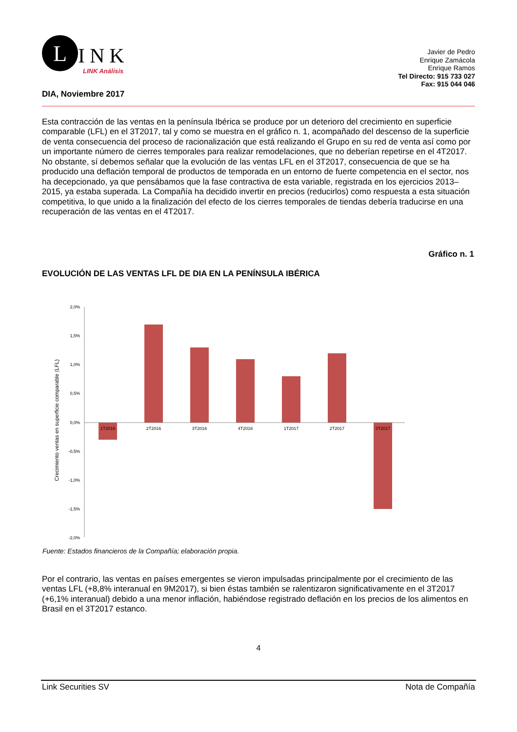L
INK
LINK Análisis
Javier de Pedro
Enrique Zamácola
Enrique Ramos
Tel Directo: 915 733 027
Fax: 915 044 046
DIA, Noviembre 2017
Esta contracción de las ventas en la península Ibérica se produce por un deterioro del crecimiento en superficie comparable (LFL) en el 3T2017, tal y como se muestra en el gráfico n. 1, acompañado del descenso de la superficie de venta consecuencia del proceso de racionalización que está realizando el Grupo en su red de venta así como por un importante número de cierres temporales para realizar remodelaciones, que no deberían repetirse en el 4T2017. No obstante, sí debemos señalar que la evolución de las ventas LFL en el 3T2017, consecuencia de que se ha producido una deflación temporal de productos de temporada en un entorno de fuerte competencia en el sector, nos ha decepcionado, ya que pensábamos que la fase contractiva de esta variable, registrada en los ejercicios 2013–2015, ya estaba superada. La Compañía ha decidido invertir en precios (reducirlos) como respuesta a esta situación competitiva, lo que unido a la finalización del efecto de los cierres temporales de tiendas debería traducirse en una recuperación de las ventas en el 4T2017.
Gráfico n. 1
EVOLUCIÓN DE LAS VENTAS LFL DE DIA EN LA PENÍNSULA IBÉRICA
Crecimiento ventas en superficie comparable (LFL)
2,0%
1,5%
1,0%
0,5%
0,0%
-0,5%
-1,0%
-1,5%
-2,0%
1T2016
2T2016
3T2016
4T2016
1T2017
2T2017
3T2017
Fuente: Estados financieros de la Compañía; elaboración propia.
Por el contrario, las ventas en países emergentes se vieron impulsadas principalmente por el crecimiento de las ventas LFL (+8,8% interanual en 9M2017), si bien éstas también se ralentizaron significativamente en el 3T2017 (+6,1% interanual) debido a una menor inflación, habiéndose registrado deflación en los precios de los alimentos en Brasil en el 3T2017 estanco.
4
Link Securities SV Nota de Compañía